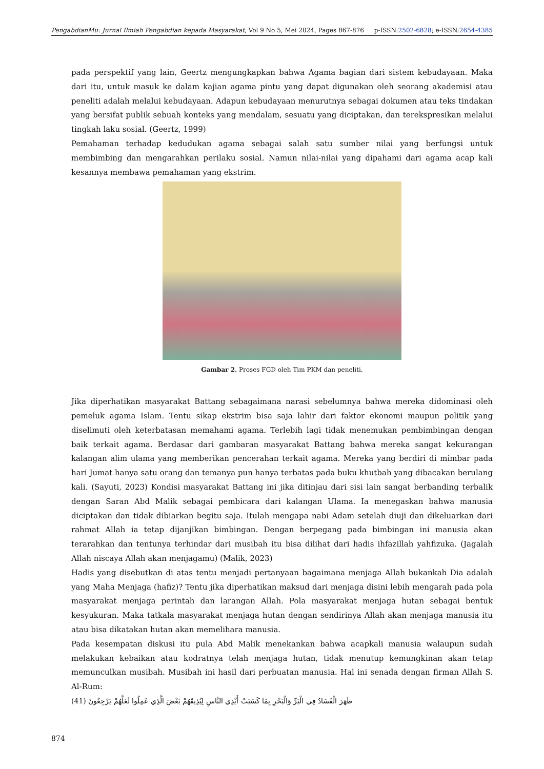PengabdianMu: Jurnal Ilmiah Pengabdian kepada Masyarakat, Vol 9 No 5, Mei 2024, Pages 867-876 p-ISSN:2502-6828; e-ISSN:2654-4385
pada perspektif yang lain, Geertz mengungkapkan bahwa Agama bagian dari sistem kebudayaan. Maka dari itu, untuk masuk ke dalam kajian agama pintu yang dapat digunakan oleh seorang akademisi atau peneliti adalah melalui kebudayaan. Adapun kebudayaan menurutnya sebagai dokumen atau teks tindakan yang bersifat publik sebuah konteks yang mendalam, sesuatu yang diciptakan, dan terekspresikan melalui tingkah laku sosial. (Geertz, 1999)
Pemahaman terhadap kedudukan agama sebagai salah satu sumber nilai yang berfungsi untuk membimbing dan mengarahkan perilaku sosial. Namun nilai-nilai yang dipahami dari agama acap kali kesannya membawa pemahaman yang ekstrim.
Gambar 2. Proses FGD oleh Tim PKM dan peneliti.
Jika diperhatikan masyarakat Battang sebagaimana narasi sebelumnya bahwa mereka didominasi oleh pemeluk agama Islam. Tentu sikap ekstrim bisa saja lahir dari faktor ekonomi maupun politik yang diselimuti oleh keterbatasan memahami agama. Terlebih lagi tidak menemukan pembimbingan dengan baik terkait agama. Berdasar dari gambaran masyarakat Battang bahwa mereka sangat kekurangan kalangan alim ulama yang memberikan pencerahan terkait agama. Mereka yang berdiri di mimbar pada hari Jumat hanya satu orang dan temanya pun hanya terbatas pada buku khutbah yang dibacakan berulang kali. (Sayuti, 2023) Kondisi masyarakat Battang ini jika ditinjau dari sisi lain sangat berbanding terbalik dengan Saran Abd Malik sebagai pembicara dari kalangan Ulama. Ia menegaskan bahwa manusia diciptakan dan tidak dibiarkan begitu saja. Itulah mengapa nabi Adam setelah diuji dan dikeluarkan dari rahmat Allah ia tetap dijanjikan bimbingan. Dengan berpegang pada bimbingan ini manusia akan terarahkan dan tentunya terhindar dari musibah itu bisa dilihat dari hadis ihfazillah yahfizuka. (Jagalah Allah niscaya Allah akan menjagamu) (Malik, 2023)
Hadis yang disebutkan di atas tentu menjadi pertanyaan bagaimana menjaga Allah bukankah Dia adalah yang Maha Menjaga (hafiz)? Tentu jika diperhatikan maksud dari menjaga disini lebih mengarah pada pola masyarakat menjaga perintah dan larangan Allah. Pola masyarakat menjaga hutan sebagai bentuk kesyukuran. Maka tatkala masyarakat menjaga hutan dengan sendirinya Allah akan menjaga manusia itu atau bisa dikatakan hutan akan memelihara manusia.
Pada kesempatan diskusi itu pula Abd Malik menekankan bahwa acapkali manusia walaupun sudah melakukan kebaikan atau kodratnya telah menjaga hutan, tidak menutup kemungkinan akan tetap memunculkan musibah. Musibah ini hasil dari perbuatan manusia. Hal ini senada dengan firman Allah S. Al-Rum:
ظَهَرَ الْفَسَادُ فِي الْبَرِّ وَالْبَحْرِ بِمَا كَسَبَتْ أَيْدِي النَّاسِ لِيُذِيقَهُمْ بَعْضَ الَّذِي عَمِلُوا لَعَلَّهُمْ يَرْجِعُونَ (41)
874